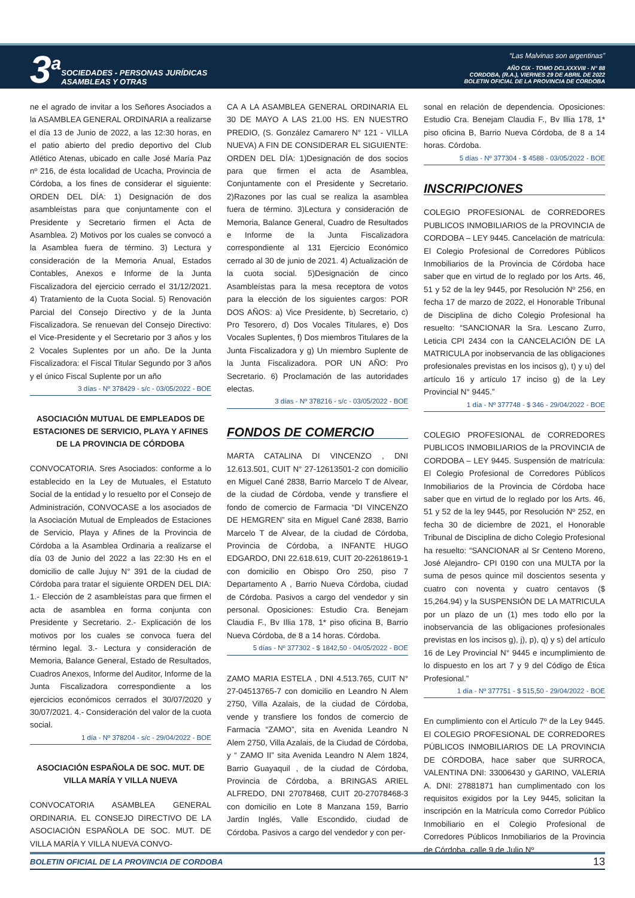3<sup>a</sup>
SOCIEDADES - PERSONAS JURÍDICAS
ASAMBLEAS Y OTRAS
“Las Malvinas son argentinas”
AÑO CIX - TOMO DCLXXXVIII - N° 88
CORDOBA, (R.A.), VIERNES 29 DE ABRIL DE 2022
BOLETIN OFICIAL DE LA PROVINCIA DE CORDOBA
ne el agrado de invitar a los Señores Asociados a la ASAMBLEA GENERAL ORDINARIA a realizarse el día 13 de Junio de 2022, a las 12:30 horas, en el patio abierto del predio deportivo del Club Atlético Atenas, ubicado en calle José María Paz nº 216, de ésta localidad de Ucacha, Provincia de Córdoba, a los fines de considerar el siguiente: ORDEN DEL DÍA: 1) Designación de dos asambleístas para que conjuntamente con el Presidente y Secretario firmen el Acta de Asamblea. 2) Motivos por los cuales se convocó a la Asamblea fuera de término. 3) Lectura y consideración de la Memoria Anual, Estados Contables, Anexos e Informe de la Junta Fiscalizadora del ejercicio cerrado el 31/12/2021. 4) Tratamiento de la Cuota Social. 5) Renovación Parcial del Consejo Directivo y de la Junta Fiscalizadora. Se renuevan del Consejo Directivo: el Vice-Presidente y el Secretario por 3 años y los 2 Vocales Suplentes por un año. De la Junta Fiscalizadora: el Fiscal Titular Segundo por 3 años y el único Fiscal Suplente por un año
3 días - Nº 378429 - s/c - 03/05/2022 - BOE
ASOCIACIÓN MUTUAL DE EMPLEADOS DE ESTACIONES DE SERVICIO, PLAYA Y AFINES DE LA PROVINCIA DE CÓRDOBA
CONVOCATORIA. Sres Asociados: conforme a lo establecido en la Ley de Mutuales, el Estatuto Social de la entidad y lo resuelto por el Consejo de Administración, CONVOCASE a los asociados de la Asociación Mutual de Empleados de Estaciones de Servicio, Playa y Afines de la Provincia de Córdoba a la Asamblea Ordinaria a realizarse el día 03 de Junio del 2022 a las 22:30 Hs en el domicilio de calle Jujuy N° 391 de la ciudad de Córdoba para tratar el siguiente ORDEN DEL DIA: 1.- Elección de 2 asambleístas para que firmen el acta de asamblea en forma conjunta con Presidente y Secretario. 2.- Explicación de los motivos por los cuales se convoca fuera del término legal. 3.- Lectura y consideración de Memoria, Balance General, Estado de Resultados, Cuadros Anexos, Informe del Auditor, Informe de la Junta Fiscalizadora correspondiente a los ejercicios económicos cerrados el 30/07/2020 y 30/07/2021. 4.- Consideración del valor de la cuota social.
1 día - Nº 378204 - s/c - 29/04/2022 - BOE
ASOCIACIÓN ESPAÑOLA DE SOC. MUT. DE VILLA MARÍA Y VILLA NUEVA
CONVOCATORIA ASAMBLEA GENERAL ORDINARIA. EL CONSEJO DIRECTIVO DE LA ASOCIACIÓN ESPAÑOLA DE SOC. MUT. DE VILLA MARÍA Y VILLA NUEVA CONVO-
CA A LA ASAMBLEA GENERAL ORDINARIA EL 30 DE MAYO A LAS 21.00 HS. EN NUESTRO PREDIO, (S. González Camarero N° 121 - VILLA NUEVA) A FIN DE CONSIDERAR EL SIGUIENTE: ORDEN DEL DÍA: 1)Designación de dos socios para que firmen el acta de Asamblea, Conjuntamente con el Presidente y Secretario. 2)Razones por las cual se realiza la asamblea fuera de término. 3)Lectura y consideración de Memoria, Balance General, Cuadro de Resultados e Informe de la Junta Fiscalizadora correspondiente al 131 Ejercicio Económico cerrado al 30 de junio de 2021. 4) Actualización de la cuota social. 5)Designación de cinco Asambleístas para la mesa receptora de votos para la elección de los siguientes cargos: POR DOS AÑOS: a) Vice Presidente, b) Secretario, c) Pro Tesorero, d) Dos Vocales Titulares, e) Dos Vocales Suplentes, f) Dos miembros Titulares de la Junta Fiscalizadora y g) Un miembro Suplente de la Junta Fiscalizadora. POR UN AÑO: Pro Secretario. 6) Proclamación de las autoridades electas.
3 días - Nº 378216 - s/c - 03/05/2022 - BOE
FONDOS DE COMERCIO
MARTA CATALINA DI VINCENZO , DNI 12.613.501, CUIT N° 27-12613501-2 con domicilio en Miguel Cané 2838, Barrio Marcelo T de Alvear, de la ciudad de Córdoba, vende y transfiere el fondo de comercio de Farmacia “DI VINCENZO DE HEMGREN” sita en Miguel Cané 2838, Barrio Marcelo T de Alvear, de la ciudad de Córdoba, Provincia de Córdoba, a INFANTE HUGO EDGARDO, DNI 22.618.619, CUIT 20-22618619-1 con domicilio en Obispo Oro 250, piso 7 Departamento A , Barrio Nueva Córdoba, ciudad de Córdoba. Pasivos a cargo del vendedor y sin personal. Oposiciones: Estudio Cra. Benejam Claudia F., Bv Illia 178, 1* piso oficina B, Barrio Nueva Córdoba, de 8 a 14 horas. Córdoba.
5 días - Nº 377302 - $ 1842,50 - 04/05/2022 - BOE
ZAMO MARIA ESTELA , DNI 4.513.765, CUIT N° 27-04513765-7 con domicilio en Leandro N Alem 2750, Villa Azalais, de la ciudad de Córdoba, vende y transfiere los fondos de comercio de Farmacia “ZAMO”, sita en Avenida Leandro N Alem 2750, Villa Azalais, de la Ciudad de Córdoba, y “ ZAMO II” sita Avenida Leandro N Alem 1824, Barrio Guayaquil , de la ciudad de Córdoba, Provincia de Córdoba, a BRINGAS ARIEL ALFREDO, DNI 27078468, CUIT 20-27078468-3 con domicilio en Lote 8 Manzana 159, Barrio Jardín Inglés, Valle Escondido, ciudad de Córdoba. Pasivos a cargo del vendedor y con per-
sonal en relación de dependencia. Oposiciones: Estudio Cra. Benejam Claudia F., Bv Illia 178, 1* piso oficina B, Barrio Nueva Córdoba, de 8 a 14 horas. Córdoba.
5 días - Nº 377304 - $ 4588 - 03/05/2022 - BOE
INSCRIPCIONES
COLEGIO PROFESIONAL de CORREDORES PUBLICOS INMOBILIARIOS de la PROVINCIA de CORDOBA – LEY 9445. Cancelación de matrícula: El Colegio Profesional de Corredores Públicos Inmobiliarios de la Provincia de Córdoba hace saber que en virtud de lo reglado por los Arts. 46, 51 y 52 de la ley 9445, por Resolución Nº 256, en fecha 17 de marzo de 2022, el Honorable Tribunal de Disciplina de dicho Colegio Profesional ha resuelto: “SANCIONAR la Sra. Lescano Zurro, Leticia CPI 2434 con la CANCELACIÓN DE LA MATRICULA por inobservancia de las obligaciones profesionales previstas en los incisos g), t) y u) del artículo 16 y artículo 17 inciso g) de la Ley Provincial N° 9445.”
1 día - Nº 377748 - $ 346 - 29/04/2022 - BOE
COLEGIO PROFESIONAL de CORREDORES PUBLICOS INMOBILIARIOS de la PROVINCIA de CORDOBA – LEY 9445. Suspensión de matrícula: El Colegio Profesional de Corredores Públicos Inmobiliarios de la Provincia de Córdoba hace saber que en virtud de lo reglado por los Arts. 46, 51 y 52 de la ley 9445, por Resolución Nº 252, en fecha 30 de diciembre de 2021, el Honorable Tribunal de Disciplina de dicho Colegio Profesional ha resuelto: “SANCIONAR al Sr Centeno Moreno, José Alejandro- CPI 0190 con una MULTA por la suma de pesos quince mil doscientos sesenta y cuatro con noventa y cuatro centavos ($ 15,264.94) y la SUSPENSIÓN DE LA MATRICULA por un plazo de un (1) mes todo ello por la inobservancia de las obligaciones profesionales previstas en los incisos g), j), p), q) y s) del artículo 16 de Ley Provincial N° 9445 e incumplimiento de lo dispuesto en los art 7 y 9 del Código de Ética Profesional.”
1 día - Nº 377751 - $ 515,50 - 29/04/2022 - BOE
En cumplimiento con el Artículo 7º de la Ley 9445. El COLEGIO PROFESIONAL DE CORREDORES PÚBLICOS INMOBILIARIOS DE LA PROVINCIA DE CÓRDOBA, hace saber que SURROCA, VALENTINA DNI: 33006430 y GARINO, VALERIA A. DNI: 27881871 han cumplimentado con los requisitos exigidos por la Ley 9445, solicitan la inscripción en la Matrícula como Corredor Público Inmobiliario en el Colegio Profesional de Corredores Públicos Inmobiliarios de la Provincia de Córdoba, calle 9 de Julio Nº
BOLETIN OFICIAL DE LA PROVINCIA DE CORDOBA 13